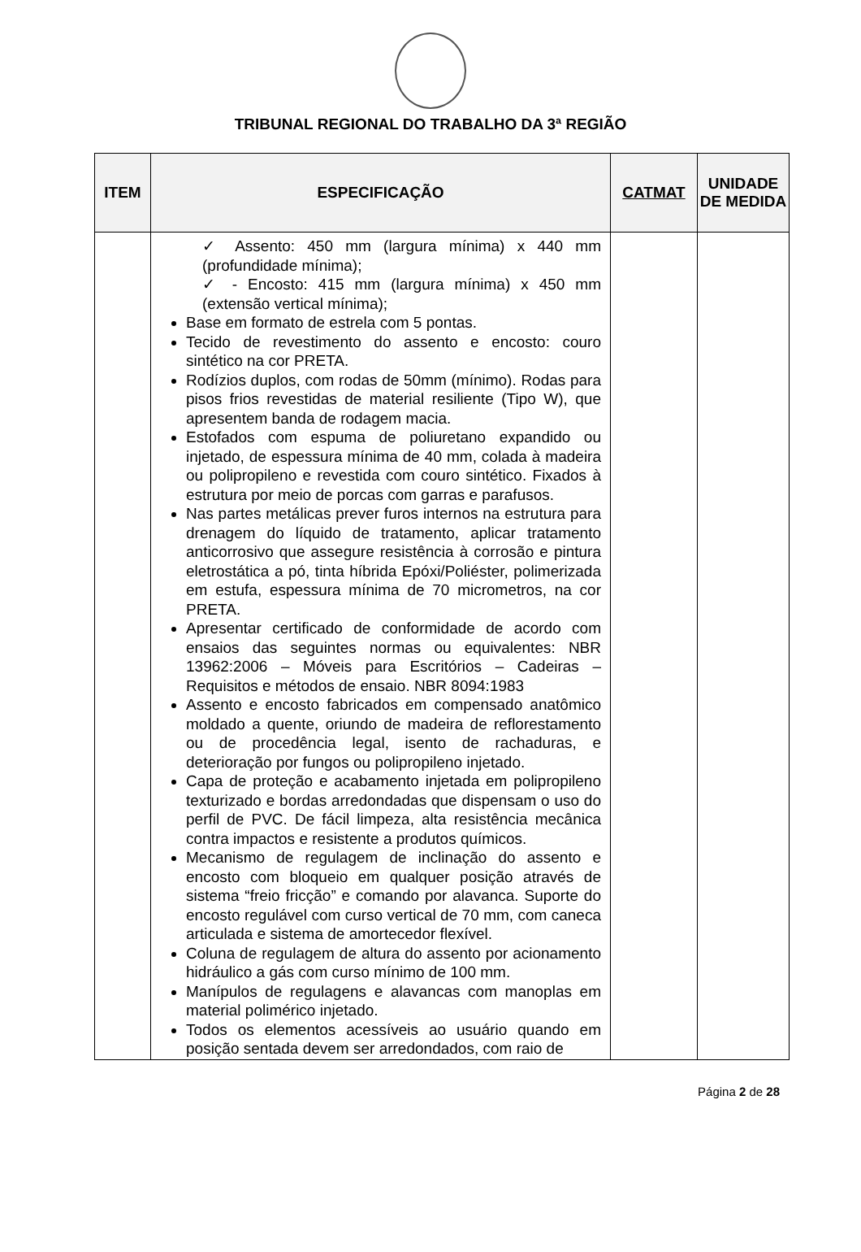TRIBUNAL REGIONAL DO TRABALHO DA 3ª REGIÃO
| ITEM | ESPECIFICAÇÃO | CATMAT | UNIDADE DE MEDIDA |
| --- | --- | --- | --- |
| | ✓ Assento: 450 mm (largura mínima) x 440 mm (profundidade mínima); ✓ - Encosto: 415 mm (largura mínima) x 450 mm (extensão vertical mínima); Base em formato de estrela com 5 pontas. Tecido de revestimento do assento e encosto: couro sintético na cor PRETA. Rodízios duplos, com rodas de 50mm (mínimo). Rodas para pisos frios revestidas de material resiliente (Tipo W), que apresentem banda de rodagem macia. Estofados com espuma de poliuretano expandido ou injetado, de espessura mínima de 40 mm, colada à madeira ou polipropileno e revestida com couro sintético. Fixados à estrutura por meio de porcas com garras e parafusos. Nas partes metálicas prever furos internos na estrutura para drenagem do líquido de tratamento, aplicar tratamento anticorrosivo que assegure resistência à corrosão e pintura eletrostática a pó, tinta híbrida Epóxi/Poliéster, polimerizada em estufa, espessura mínima de 70 micrometros, na cor PRETA. Apresentar certificado de conformidade de acordo com ensaios das seguintes normas ou equivalentes: NBR 13962:2006 – Móveis para Escritórios – Cadeiras – Requisitos e métodos de ensaio. NBR 8094:1983 Assento e encosto fabricados em compensado anatômico moldado a quente, oriundo de madeira de reflorestamento ou de procedência legal, isento de rachaduras, e deterioração por fungos ou polipropileno injetado. Capa de proteção e acabamento injetada em polipropileno texturizado e bordas arredondadas que dispensam o uso do perfil de PVC. De fácil limpeza, alta resistência mecânica contra impactos e resistente a produtos químicos. Mecanismo de regulagem de inclinação do assento e encosto com bloqueio em qualquer posição através de sistema “freio fricção” e comando por alavanca. Suporte do encosto regulável com curso vertical de 70 mm, com caneca articulada e sistema de amortecedor flexível. Coluna de regulagem de altura do assento por acionamento hidráulico a gás com curso mínimo de 100 mm. Manípulos de regulagens e alavancas com manoplas em material polimérico injetado. Todos os elementos acessíveis ao usuário quando em posição sentada devem ser arredondados, com raio de | | |
Página 2 de 28